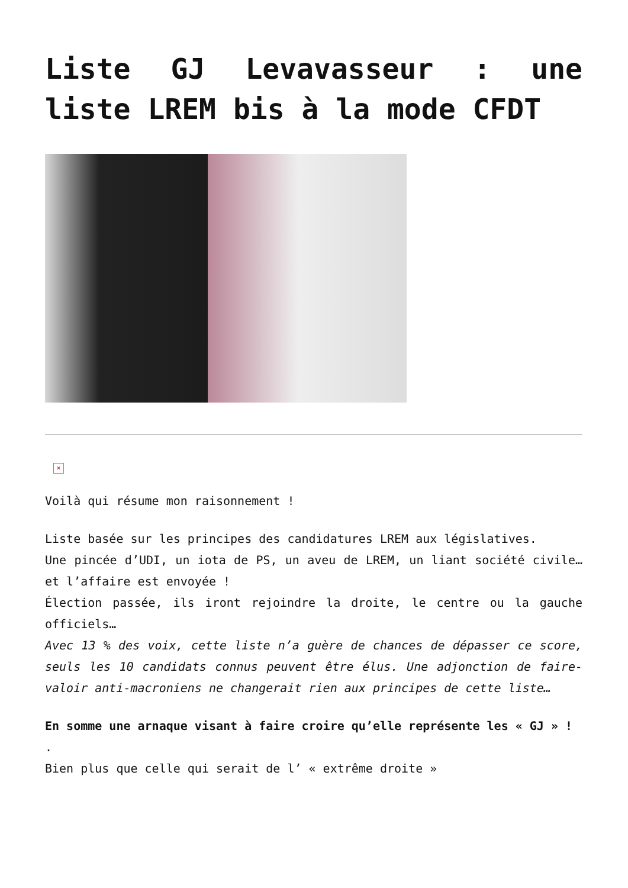Liste GJ Levavasseur : une liste LREM bis à la mode CFDT
×
Voilà qui résume mon raisonnement !
Liste basée sur les principes des candidatures LREM aux législatives.
Une pincée d’UDI, un iota de PS, un aveu de LREM, un liant société civile… et l’affaire est envoyée !
Élection passée, ils iront rejoindre la droite, le centre ou la gauche officiels…
Avec 13 % des voix, cette liste n’a guère de chances de dépasser ce score, seuls les 10 candidats connus peuvent être élus. Une adjonction de faire-valoir anti-macroniens ne changerait rien aux principes de cette liste…
En somme une arnaque visant à faire croire qu’elle représente les « GJ » !
.
Bien plus que celle qui serait de l’ « extrême droite »